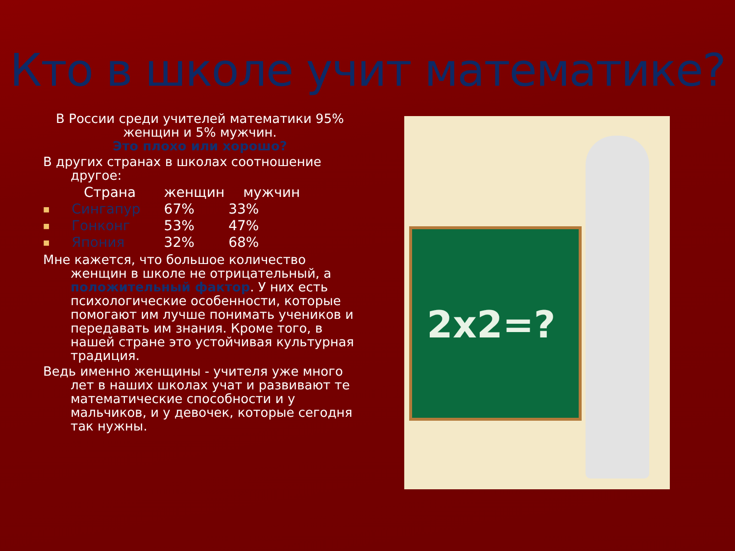Кто в школе учит математике?
В России среди учителей математики 95% женщин и 5% мужчин.
Это плохо или хорошо?
В других странах в школах соотношение другое:
| | Страна | женщин | мужчин |
| ■ | Сингапур | 67% | 33% |
| ■ | Гонконг | 53% | 47% |
| ■ | Япония | 32% | 68% |
Мне кажется, что большое количество женщин в школе не отрицательный, а положительный фактор. У них есть психологические особенности, которые помогают им лучше понимать учеников и передавать им знания. Кроме того, в нашей стране это устойчивая культурная традиция.
Ведь именно женщины - учителя уже много лет в наших школах учат и развивают те математические способности и у мальчиков, и у девочек, которые сегодня так нужны.
2x2=?